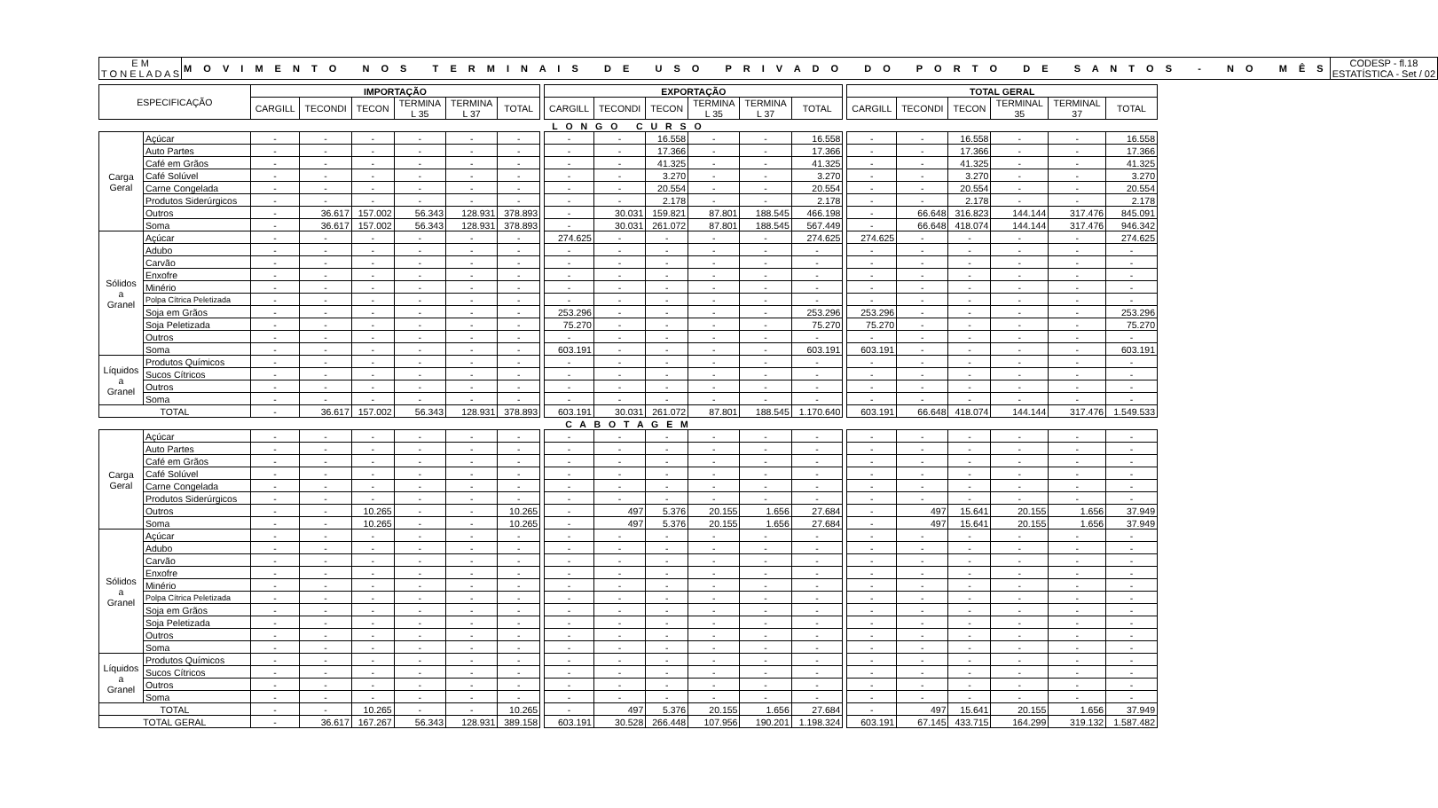| E M T O N E L A D A S | M O V I M E N T O N O S T E R M I N A I S D E U S O P R I V A D O D O P O R T O D E S A N T O S - N O M Ê S | CODESP - fl.18 ESTATÍSTICA - Set / 02 |
| ESPECIFICAÇÃO | | IMPORTAÇÃO | | | | | | | EXPORTAÇÃO | | | | | | | TOTAL GERAL | | | | | |
| | | CARGILL | TECONDI | TECON | TERMINA L 35 | TERMINA L 37 | TOTAL | | CARGILL | TECONDI | TECON | TERMINA L 35 | TERMINA L 37 | TOTAL | | CARGILL | TECONDI | TECON | TERMINAL 35 | TERMINAL 37 | TOTAL |
| L O N G O C U R S O | | | | | | | | | | | | | | | | | | | | | |
| Carga Geral | Açúcar | - | - | - | - | - | - | | - | - | 16.558 | - | - | 16.558 | | - | - | 16.558 | - | - | 16.558 |
| | Auto Partes | - | - | - | - | - | - | | - | - | 17.366 | - | - | 17.366 | | - | - | 17.366 | - | - | 17.366 |
| | Café em Grãos | - | - | - | - | - | - | | - | - | 41.325 | - | - | 41.325 | | - | - | 41.325 | - | - | 41.325 |
| | Café Solúvel | - | - | - | - | - | - | | - | - | 3.270 | - | - | 3.270 | | - | - | 3.270 | - | - | 3.270 |
| | Carne Congelada | - | - | - | - | - | - | | - | - | 20.554 | - | - | 20.554 | | - | - | 20.554 | - | - | 20.554 |
| | Produtos Siderúrgicos | - | - | - | - | - | - | | - | - | 2.178 | - | - | 2.178 | | - | - | 2.178 | - | - | 2.178 |
| | Outros | - | 36.617 | 157.002 | 56.343 | 128.931 | 378.893 | | - | 30.031 | 159.821 | 87.801 | 188.545 | 466.198 | | - | 66.648 | 316.823 | 144.144 | 317.476 | 845.091 |
| | Soma | - | 36.617 | 157.002 | 56.343 | 128.931 | 378.893 | | - | 30.031 | 261.072 | 87.801 | 188.545 | 567.449 | | - | 66.648 | 418.074 | 144.144 | 317.476 | 946.342 |
| Sólidos a Granel | Açúcar | - | - | - | - | - | - | | 274.625 | - | - | - | - | 274.625 | | 274.625 | - | - | - | - | 274.625 |
| | Adubo | - | - | - | - | - | - | | - | - | - | - | - | - | | - | - | - | - | - | - |
| | Carvão | - | - | - | - | - | - | | - | - | - | - | - | - | | - | - | - | - | - | - |
| | Enxofre | - | - | - | - | - | - | | - | - | - | - | - | - | | - | - | - | - | - | - |
| | Minério | - | - | - | - | - | - | | - | - | - | - | - | - | | - | - | - | - | - | - |
| | Polpa Cítrica Peletizada | - | - | - | - | - | - | | - | - | - | - | - | - | | - | - | - | - | - | - |
| | Soja em Grãos | - | - | - | - | - | - | | 253.296 | - | - | - | - | 253.296 | | 253.296 | - | - | - | - | 253.296 |
| | Soja Peletizada | - | - | - | - | - | - | | 75.270 | - | - | - | - | 75.270 | | 75.270 | - | - | - | - | 75.270 |
| | Outros | - | - | - | - | - | - | | - | - | - | - | - | - | | - | - | - | - | - | - |
| | Soma | - | - | - | - | - | - | | 603.191 | - | - | - | - | 603.191 | | 603.191 | - | - | - | - | 603.191 |
| Líquidos a Granel | Produtos Químicos | - | - | - | - | - | - | | - | - | - | - | - | - | | - | - | - | - | - | - |
| | Sucos Cítricos | - | - | - | - | - | - | | - | - | - | - | - | - | | - | - | - | - | - | - |
| | Outros | - | - | - | - | - | - | | - | - | - | - | - | - | | - | - | - | - | - | - |
| | Soma | - | - | - | - | - | - | | - | - | - | - | - | - | | - | - | - | - | - | - |
| TOTAL | | - | 36.617 | 157.002 | 56.343 | 128.931 | 378.893 | | 603.191 | 30.031 | 261.072 | 87.801 | 188.545 | 1.170.640 | | 603.191 | 66.648 | 418.074 | 144.144 | 317.476 | 1.549.533 |
| C A B O T A G E M | | | | | | | | | | | | | | | | | | | | | |
| Carga Geral | Açúcar | - | - | - | - | - | - | | - | - | - | - | - | - | | - | - | - | - | - | - |
| | Auto Partes | - | - | - | - | - | - | | - | - | - | - | - | - | | - | - | - | - | - | - |
| | Café em Grãos | - | - | - | - | - | - | | - | - | - | - | - | - | | - | - | - | - | - | - |
| | Café Solúvel | - | - | - | - | - | - | | - | - | - | - | - | - | | - | - | - | - | - | - |
| | Carne Congelada | - | - | - | - | - | - | | - | - | - | - | - | - | | - | - | - | - | - | - |
| | Produtos Siderúrgicos | - | - | - | - | - | - | | - | - | - | - | - | - | | - | - | - | - | - | - |
| | Outros | - | - | 10.265 | - | - | 10.265 | | - | 497 | 5.376 | 20.155 | 1.656 | 27.684 | | - | 497 | 15.641 | 20.155 | 1.656 | 37.949 |
| | Soma | - | - | 10.265 | - | - | 10.265 | | - | 497 | 5.376 | 20.155 | 1.656 | 27.684 | | - | 497 | 15.641 | 20.155 | 1.656 | 37.949 |
| Sólidos a Granel | Açúcar | - | - | - | - | - | - | | - | - | - | - | - | - | | - | - | - | - | - | - |
| | Adubo | - | - | - | - | - | - | | - | - | - | - | - | - | | - | - | - | - | - | - |
| | Carvão | - | - | - | - | - | - | | - | - | - | - | - | - | | - | - | - | - | - | - |
| | Enxofre | - | - | - | - | - | - | | - | - | - | - | - | - | | - | - | - | - | - | - |
| | Minério | - | - | - | - | - | - | | - | - | - | - | - | - | | - | - | - | - | - | - |
| | Polpa Cítrica Peletizada | - | - | - | - | - | - | | - | - | - | - | - | - | | - | - | - | - | - | - |
| | Soja em Grãos | - | - | - | - | - | - | | - | - | - | - | - | - | | - | - | - | - | - | - |
| | Soja Peletizada | - | - | - | - | - | - | | - | - | - | - | - | - | | - | - | - | - | - | - |
| | Outros | - | - | - | - | - | - | | - | - | - | - | - | - | | - | - | - | - | - | - |
| | Soma | - | - | - | - | - | - | | - | - | - | - | - | - | | - | - | - | - | - | - |
| Líquidos a Granel | Produtos Químicos | - | - | - | - | - | - | | - | - | - | - | - | - | | - | - | - | - | - | - |
| | Sucos Cítricos | - | - | - | - | - | - | | - | - | - | - | - | - | | - | - | - | - | - | - |
| | Outros | - | - | - | - | - | - | | - | - | - | - | - | - | | - | - | - | - | - | - |
| | Soma | - | - | - | - | - | - | | - | - | - | - | - | - | | - | - | - | - | - | - |
| TOTAL | | - | - | 10.265 | - | - | 10.265 | | - | 497 | 5.376 | 20.155 | 1.656 | 27.684 | | - | 497 | 15.641 | 20.155 | 1.656 | 37.949 |
| TOTAL GERAL | | - | 36.617 | 167.267 | 56.343 | 128.931 | 389.158 | | 603.191 | 30.528 | 266.448 | 107.956 | 190.201 | 1.198.324 | | 603.191 | 67.145 | 433.715 | 164.299 | 319.132 | 1.587.482 |